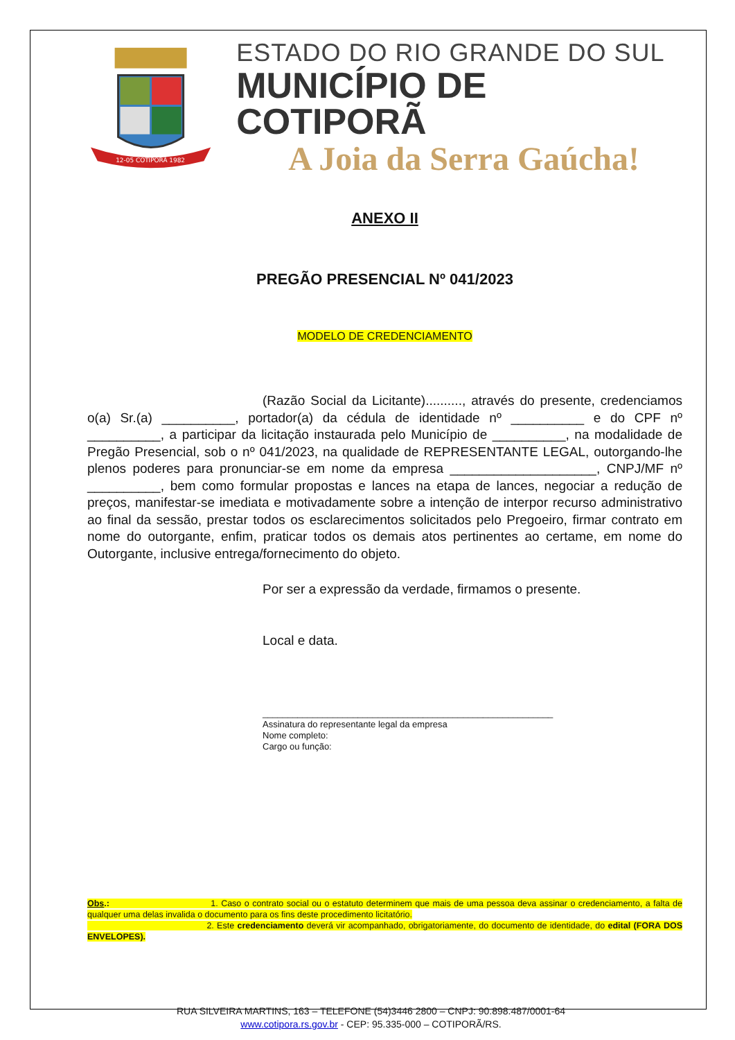12-05 COTIPORÃ 1982
ESTADO DO RIO GRANDE DO SUL
MUNICÍPIO DE COTIPORÃ
A Joia da Serra Gaúcha!
ANEXO II
PREGÃO PRESENCIAL Nº 041/2023
MODELO DE CREDENCIAMENTO
(Razão Social da Licitante).........., através do presente, credenciamos o(a) Sr.(a) __________, portador(a) da cédula de identidade nº __________ e do CPF nº __________, a participar da licitação instaurada pelo Município de __________, na modalidade de Pregão Presencial, sob o nº 041/2023, na qualidade de REPRESENTANTE LEGAL, outorgando-lhe plenos poderes para pronunciar-se em nome da empresa ____________________, CNPJ/MF nº __________, bem como formular propostas e lances na etapa de lances, negociar a redução de preços, manifestar-se imediata e motivadamente sobre a intenção de interpor recurso administrativo ao final da sessão, prestar todos os esclarecimentos solicitados pelo Pregoeiro, firmar contrato em nome do outorgante, enfim, praticar todos os demais atos pertinentes ao certame, em nome do Outorgante, inclusive entrega/fornecimento do objeto.
Por ser a expressão da verdade, firmamos o presente.
Local e data.
__________________________________________________________
Assinatura do representante legal da empresa
Nome completo:
Cargo ou função:
Obs.: 1. Caso o contrato social ou o estatuto determinem que mais de uma pessoa deva assinar o credenciamento, a falta de qualquer uma delas invalida o documento para os fins deste procedimento licitatório.
2. Este credenciamento deverá vir acompanhado, obrigatoriamente, do documento de identidade, do edital (FORA DOS ENVELOPES).
RUA SILVEIRA MARTINS, 163 – TELEFONE (54)3446 2800 – CNPJ: 90.898.487/0001-64
www.cotipora.rs.gov.br - CEP: 95.335-000 – COTIPORÃ/RS.